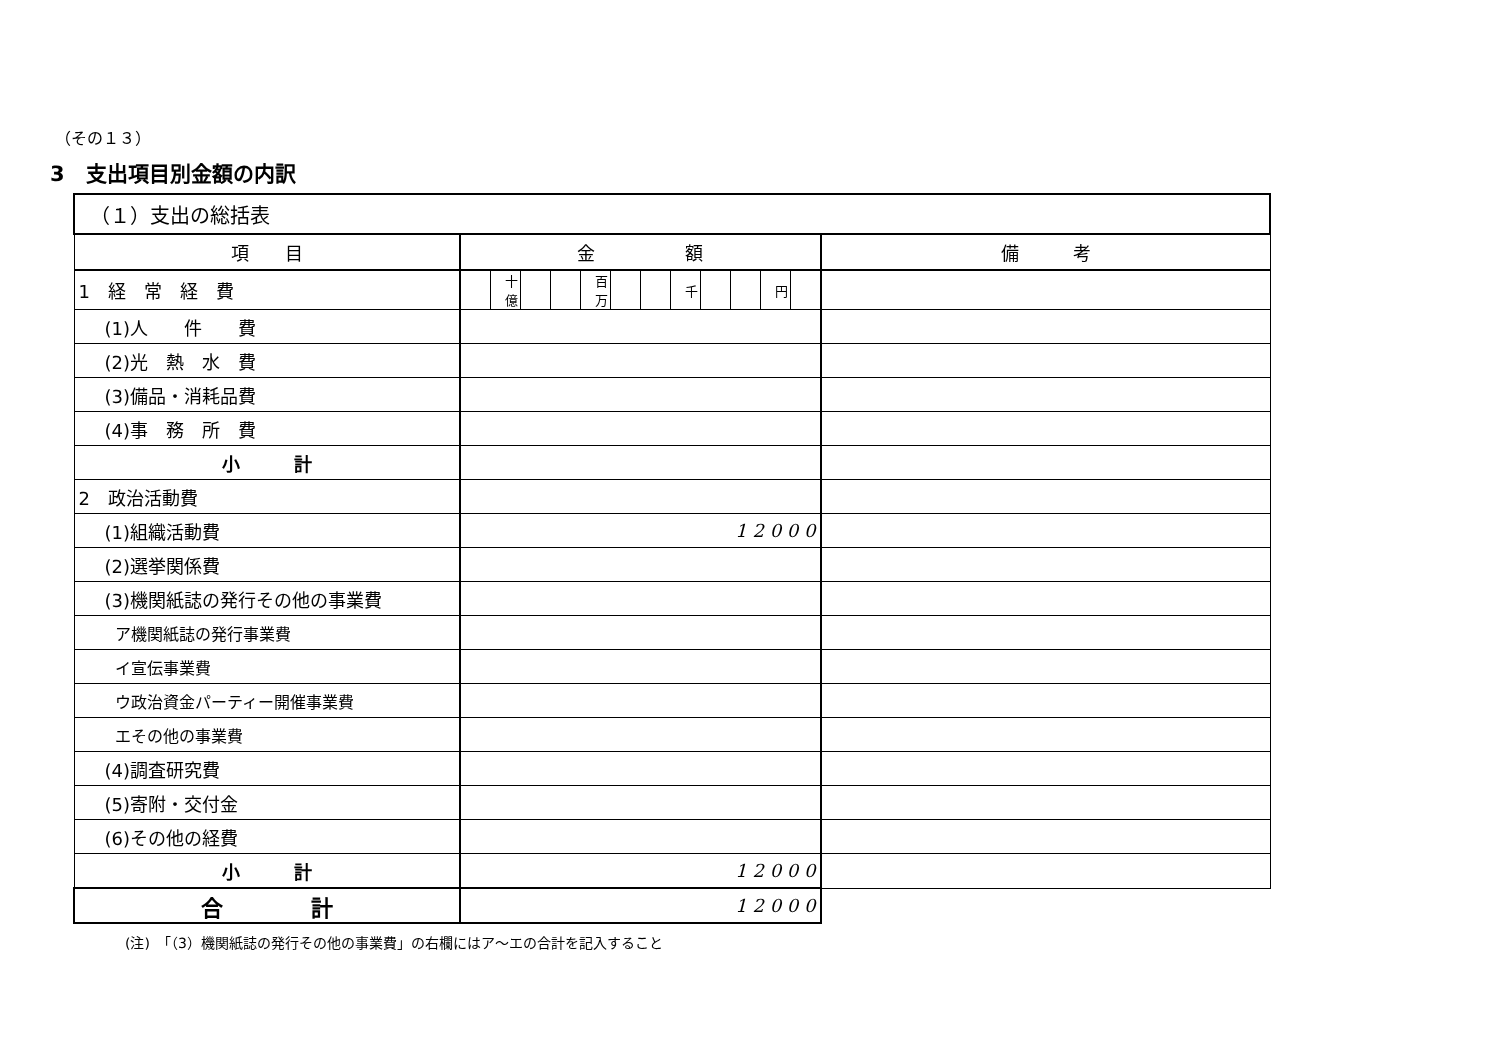（その１３）
3　支出項目別金額の内訳
| （１）支出の総括表 | | | | | | | | | | | | | |
| 項 目 | 金 額 | | | | | | | | | | | | 備 考 |
| 1 経 常 経 費 | | 十億 | | | 百万 | | | 千 | | | 円 | | |
| (1)人 件 費 | | | | | | | | | | | | | |
| (2)光 熱 水 費 | | | | | | | | | | | | | |
| (3)備品・消耗品費 | | | | | | | | | | | | | |
| (4)事 務 所 費 | | | | | | | | | | | | | |
| 小 計 | | | | | | | | | | | | | |
| 2 政治活動費 | | | | | | | | | | | | | |
| (1)組織活動費 | 1 2 0 0 0 | | | | | | | | | | | | |
| (2)選挙関係費 | | | | | | | | | | | | | |
| (3)機関紙誌の発行その他の事業費 | | | | | | | | | | | | | |
| ア機関紙誌の発行事業費 | | | | | | | | | | | | | |
| イ宣伝事業費 | | | | | | | | | | | | | |
| ウ政治資金パーティー開催事業費 | | | | | | | | | | | | | |
| エその他の事業費 | | | | | | | | | | | | | |
| (4)調査研究費 | | | | | | | | | | | | | |
| (5)寄附・交付金 | | | | | | | | | | | | | |
| (6)その他の経費 | | | | | | | | | | | | | |
| 小 計 | 1 2 0 0 0 | | | | | | | | | | | | |
| 合 計 | 1 2 0 0 0 | | | | | | | | | | | | |
(注)　「（3）機関紙誌の発行その他の事業費」の右欄にはア～エの合計を記入すること